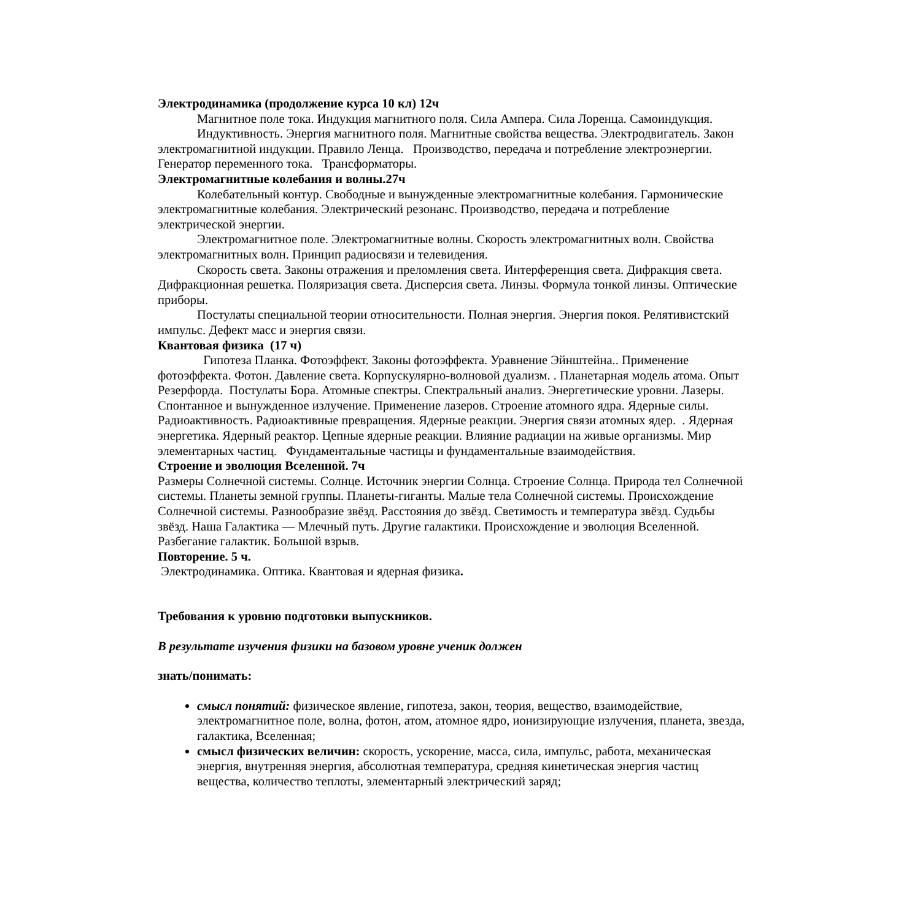Электродинамика (продолжение курса 10 кл) 12ч
Магнитное поле тока. Индукция магнитного поля. Сила Ампера. Сила Лоренца. Самоиндукция.
Индуктивность. Энергия магнитного поля. Магнитные свойства вещества. Электродвигатель. Закон электромагнитной индукции. Правило Ленца. Производство, передача и потребление электроэнергии. Генератор переменного тока. Трансформаторы.
Электромагнитные колебания и волны.27ч
Колебательный контур. Свободные и вынужденные электромагнитные колебания. Гармонические электромагнитные колебания. Электрический резонанс. Производство, передача и потребление электрической энергии.
Электромагнитное поле. Электромагнитные волны. Скорость электромагнитных волн. Свойства электромагнитных волн. Принцип радиосвязи и телевидения.
Скорость света. Законы отражения и преломления света. Интерференция света. Дифракция света. Дифракционная решетка. Поляризация света. Дисперсия света. Линзы. Формула тонкой линзы. Оптические приборы.
Постулаты специальной теории относительности. Полная энергия. Энергия покоя. Релятивистский импульс. Дефект масс и энергия связи.
Квантовая физика (17 ч)
Гипотеза Планка. Фотоэффект. Законы фотоэффекта. Уравнение Эйнштейна.. Применение фотоэффекта. Фотон. Давление света. Корпускулярно-волновой дуализм. . Планетарная модель атома. Опыт Резерфорда. Постулаты Бора. Атомные спектры. Спектральный анализ. Энергетические уровни. Лазеры. Спонтанное и вынужденное излучение. Применение лазеров. Строение атомного ядра. Ядерные силы. Радиоактивность. Радиоактивные превращения. Ядерные реакции. Энергия связи атомных ядер. . Ядерная энергетика. Ядерный реактор. Цепные ядерные реакции. Влияние радиации на живые организмы. Мир элементарных частиц. Фундаментальные частицы и фундаментальные взаимодействия.
Строение и эволюция Вселенной. 7ч
Размеры Солнечной системы. Солнце. Источник энергии Солнца. Строение Солнца. Природа тел Солнечной системы. Планеты земной группы. Планеты-гиганты. Малые тела Солнечной системы. Происхождение Солнечной системы. Разнообразие звёзд. Расстояния до звёзд. Светимость и температура звёзд. Судьбы звёзд. Наша Галактика — Млечный путь. Другие галактики. Происхождение и эволюция Вселенной. Разбегание галактик. Большой взрыв.
Повторение. 5 ч.
Электродинамика. Оптика. Квантовая и ядерная физика.
Требования к уровню подготовки выпускников.
В результате изучения физики на базовом уровне ученик должен
знать/понимать:
смысл понятий: физическое явление, гипотеза, закон, теория, вещество, взаимодействие, электромагнитное поле, волна, фотон, атом, атомное ядро, ионизирующие излучения, планета, звезда, галактика, Вселенная;
смысл физических величин: скорость, ускорение, масса, сила, импульс, работа, механическая энергия, внутренняя энергия, абсолютная температура, средняя кинетическая энергия частиц вещества, количество теплоты, элементарный электрический заряд;